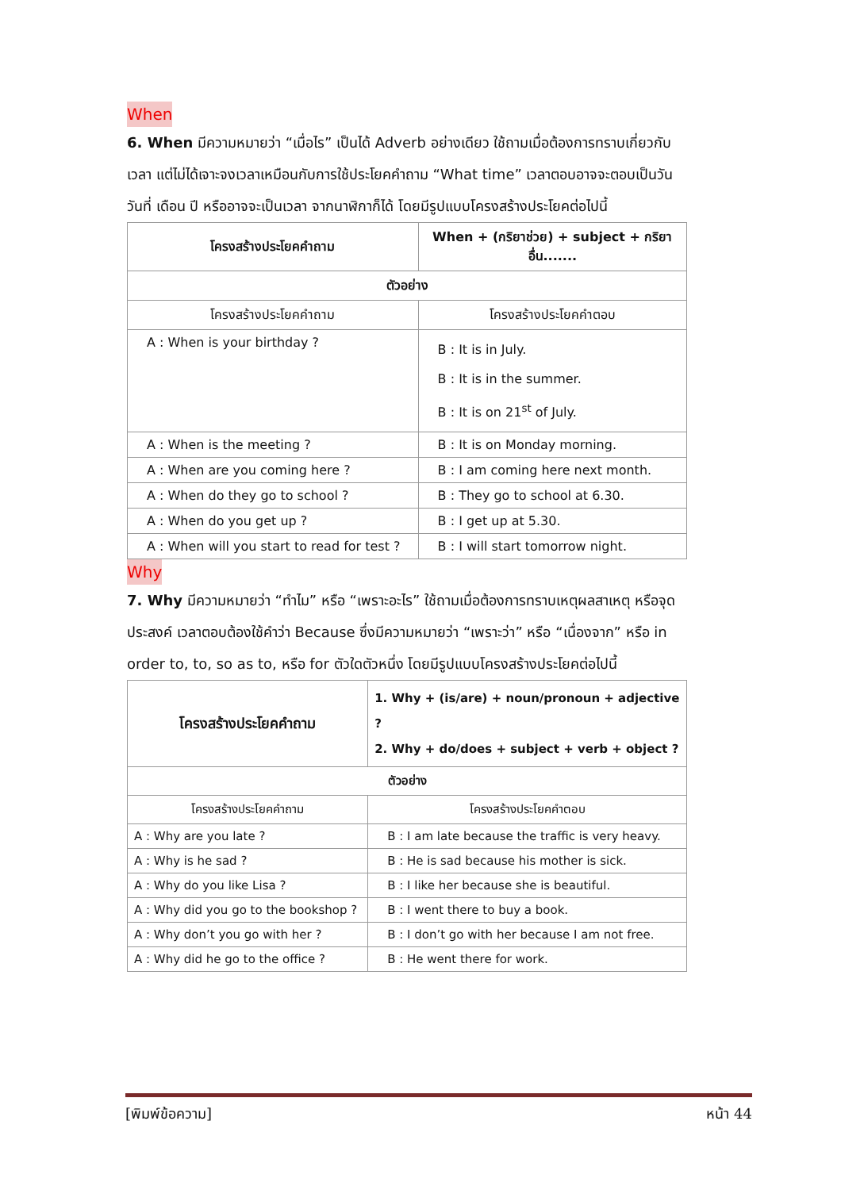When
6. When มีความหมายว่า “เมื่อไร” เป็นได้ Adverb อย่างเดียว ใช้ถามเมื่อต้องการทราบเกี่ยวกับเวลา แต่ไม่ได้เจาะจงเวลาเหมือนกับการใช้ประโยคคำถาม “What time” เวลาตอบอาจจะตอบเป็นวัน วันที่ เดือน ปี หรืออาจจะเป็นเวลา จากนาฬิกาก็ได้ โดยมีรูปแบบโครงสร้างประโยคต่อไปนี้
| โครงสร้างประโยคคำถาม | When + (กริยาช่วย) + subject + กริยาอื่น....... |
| --- | --- |
| ตัวอย่าง | |
| โครงสร้างประโยคคำถาม | โครงสร้างประโยคคำตอบ |
| A : When is your birthday ? | B : It is in July. B : It is in the summer. B : It is on 21<sup>st</sup> of July. |
| A : When is the meeting ? | B : It is on Monday morning. |
| A : When are you coming here ? | B : I am coming here next month. |
| A : When do they go to school ? | B : They go to school at 6.30. |
| A : When do you get up ? | B : I get up at 5.30. |
| A : When will you start to read for test ? | B : I will start tomorrow night. |
Why
7. Why มีความหมายว่า “ทำไม” หรือ “เพราะอะไร” ใช้ถามเมื่อต้องการทราบเหตุผลสาเหตุ หรือจุดประสงค์ เวลาตอบต้องใช้คำว่า Because ซึ่งมีความหมายว่า “เพราะว่า” หรือ “เนื่องจาก” หรือ in order to, to, so as to, หรือ for ตัวใดตัวหนึ่ง โดยมีรูปแบบโครงสร้างประโยคต่อไปนี้
| โครงสร้างประโยคคำถาม | 1. Why + (is/are) + noun/pronoun + adjective ? 2. Why + do/does + subject + verb + object ? |
| ตัวอย่าง | |
| โครงสร้างประโยคคำถาม | โครงสร้างประโยคคำตอบ |
| A : Why are you late ? | B : I am late because the traffic is very heavy. |
| A : Why is he sad ? | B : He is sad because his mother is sick. |
| A : Why do you like Lisa ? | B : I like her because she is beautiful. |
| A : Why did you go to the bookshop ? | B : I went there to buy a book. |
| A : Why don’t you go with her ? | B : I don’t go with her because I am not free. |
| A : Why did he go to the office ? | B : He went there for work. |
[พิมพ์ข้อความ] หน้า 44